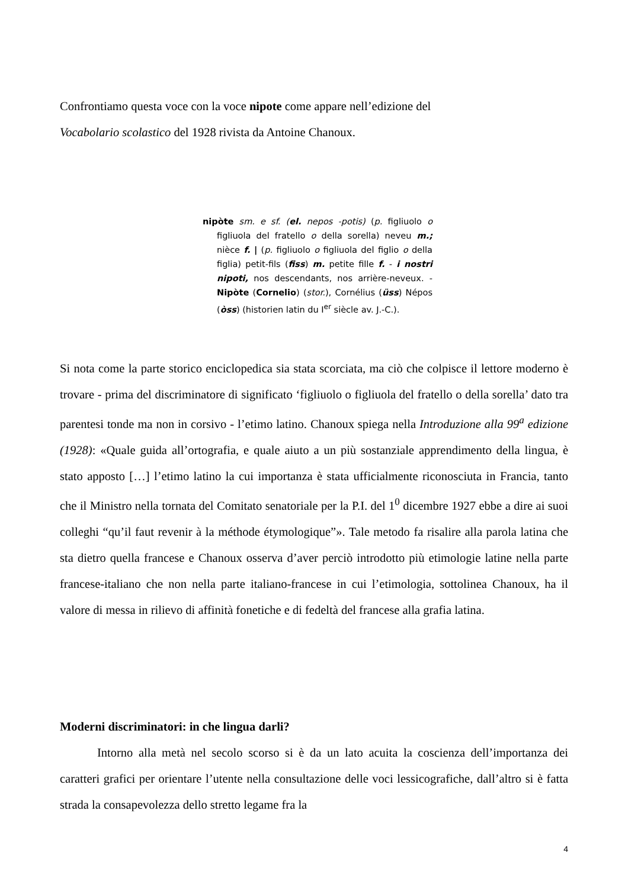Confrontiamo questa voce con la voce nipote come appare nell’edizione del
Vocabolario scolastico del 1928 rivista da Antoine Chanoux.
nipòte sm. e sf. (el. nepos -potis) (p. figliuolo o figliuola del fratello o della sorella) neveu m.; nièce f. | (p. figliuolo o figliuola del figlio o della figlia) petit-fils (fiss) m. petite fille f. - i nostri nipoti, nos descendants, nos arrière-neveux. - Nipòte (Cornelio) (stor.), Cornélius (üss) Népos (òss) (historien latin du I<sup>er</sup> siècle av. J.-C.).
Si nota come la parte storico enciclopedica sia stata scorciata, ma ciò che colpisce il lettore moderno è trovare - prima del discriminatore di significato ‘figliuolo o figliuola del fratello o della sorella’ dato tra parentesi tonde ma non in corsivo - l’etimo latino. Chanoux spiega nella Introduzione alla 99<sup>a</sup> edizione (1928): «Quale guida all’ortografia, e quale aiuto a un più sostanziale apprendimento della lingua, è stato apposto […] l’etimo latino la cui importanza è stata ufficialmente riconosciuta in Francia, tanto che il Ministro nella tornata del Comitato senatoriale per la P.I. del 1<sup>0</sup> dicembre 1927 ebbe a dire ai suoi colleghi “qu’il faut revenir à la méthode étymologique”». Tale metodo fa risalire alla parola latina che sta dietro quella francese e Chanoux osserva d’aver perciò introdotto più etimologie latine nella parte francese-italiano che non nella parte italiano-francese in cui l’etimologia, sottolinea Chanoux, ha il valore di messa in rilievo di affinità fonetiche e di fedeltà del francese alla grafia latina.
Moderni discriminatori: in che lingua darli?
Intorno alla metà nel secolo scorso si è da un lato acuita la coscienza dell’importanza dei caratteri grafici per orientare l’utente nella consultazione delle voci lessicografiche, dall’altro si è fatta strada la consapevolezza dello stretto legame fra la
4